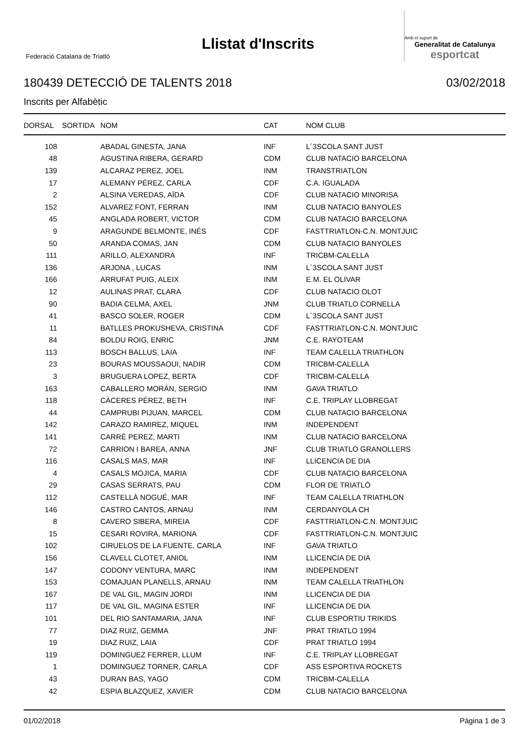Federació Catalana de Triatló
Llistat d'Inscrits
Amb el suport de
Generalitat de Catalunya
esportcat
180439 DETECCIÓ DE TALENTS 2018 03/02/2018
Inscrits per Alfabètic
| DORSAL | SORTIDA | NOM | CAT | NOM CLUB |
| --- | --- | --- | --- | --- |
| 108 | | ABADAL GINESTA, JANA | INF | L´3SCOLA SANT JUST |
| 48 | | AGUSTINA RIBERA, GERARD | CDM | CLUB NATACIO BARCELONA |
| 139 | | ALCARAZ PEREZ, JOEL | INM | TRANSTRIATLON |
| 17 | | ALEMANY PÉREZ, CARLA | CDF | C.A. IGUALADA |
| 2 | | ALSINA VEREDAS, AÏDA | CDF | CLUB NATACIO MINORISA |
| 152 | | ALVAREZ FONT, FERRAN | INM | CLUB NATACIO BANYOLES |
| 45 | | ANGLADA ROBERT, VICTOR | CDM | CLUB NATACIO BARCELONA |
| 9 | | ARAGUNDE BELMONTE, INÉS | CDF | FASTTRIATLON-C.N. MONTJUIC |
| 50 | | ARANDA COMAS, JAN | CDM | CLUB NATACIO BANYOLES |
| 111 | | ARILLO, ALEXANDRA | INF | TRICBM-CALELLA |
| 136 | | ARJONA , LUCAS | INM | L´3SCOLA SANT JUST |
| 166 | | ARRUFAT PUIG, ALEIX | INM | E.M. EL OLIVAR |
| 12 | | AULINAS PRAT, CLARA | CDF | CLUB NATACIO OLOT |
| 90 | | BADIA CELMA, AXEL | JNM | CLUB TRIATLO CORNELLA |
| 41 | | BASCO SOLER, ROGER | CDM | L´3SCOLA SANT JUST |
| 11 | | BATLLES PROKUSHEVA, CRISTINA | CDF | FASTTRIATLON-C.N. MONTJUIC |
| 84 | | BOLDU ROIG, ENRIC | JNM | C.E. RAYOTEAM |
| 113 | | BOSCH BALLUS, LAIA | INF | TEAM CALELLA TRIATHLON |
| 23 | | BOURAS MOUSSAOUI, NADIR | CDM | TRICBM-CALELLA |
| 3 | | BRUGUERA LOPEZ, BERTA | CDF | TRICBM-CALELLA |
| 163 | | CABALLERO MORÁN, SERGIO | INM | GAVA TRIATLO |
| 118 | | CÀCERES PÉREZ, BETH | INF | C.E. TRIPLAY LLOBREGAT |
| 44 | | CAMPRUBI PIJUAN, MARCEL | CDM | CLUB NATACIO BARCELONA |
| 142 | | CARAZO RAMIREZ, MIQUEL | INM | INDEPENDENT |
| 141 | | CARRÉ PEREZ, MARTI | INM | CLUB NATACIO BARCELONA |
| 72 | | CARRION I BAREA, ANNA | JNF | CLUB TRIATLO GRANOLLERS |
| 116 | | CASALS MAS, MAR | INF | LLICENCIA DE DIA |
| 4 | | CASALS MOJICA, MARIA | CDF | CLUB NATACIO BARCELONA |
| 29 | | CASAS SERRATS, PAU | CDM | FLOR DE TRIATLÓ |
| 112 | | CASTELLÀ NOGUÉ, MAR | INF | TEAM CALELLA TRIATHLON |
| 146 | | CASTRO CANTOS, ARNAU | INM | CERDANYOLA CH |
| 8 | | CAVERO SIBERA, MIREIA | CDF | FASTTRIATLON-C.N. MONTJUIC |
| 15 | | CESARI ROVIRA, MARIONA | CDF | FASTTRIATLON-C.N. MONTJUIC |
| 102 | | CIRUELOS DE LA FUENTE, CARLA | INF | GAVA TRIATLO |
| 156 | | CLAVELL CLOTET, ANIOL | INM | LLICENCIA DE DIA |
| 147 | | CODONY VENTURA, MARC | INM | INDEPENDENT |
| 153 | | COMAJUAN PLANELLS, ARNAU | INM | TEAM CALELLA TRIATHLON |
| 167 | | DE VAL GIL, MAGIN JORDI | INM | LLICENCIA DE DIA |
| 117 | | DE VAL GIL, MAGINA ESTER | INF | LLICENCIA DE DIA |
| 101 | | DEL RIO SANTAMARIA, JANA | INF | CLUB ESPORTIU TRIKIDS |
| 77 | | DIAZ RUIZ, GEMMA | JNF | PRAT TRIATLO 1994 |
| 19 | | DIAZ RUIZ, LAIA | CDF | PRAT TRIATLO 1994 |
| 119 | | DOMINGUEZ FERRER, LLUM | INF | C.E. TRIPLAY LLOBREGAT |
| 1 | | DOMINGUEZ TORNER, CARLA | CDF | ASS ESPORTIVA ROCKETS |
| 43 | | DURAN BAS, YAGO | CDM | TRICBM-CALELLA |
| 42 | | ESPIA BLAZQUEZ, XAVIER | CDM | CLUB NATACIO BARCELONA |
01/02/2018 Pàgina 1 de 3